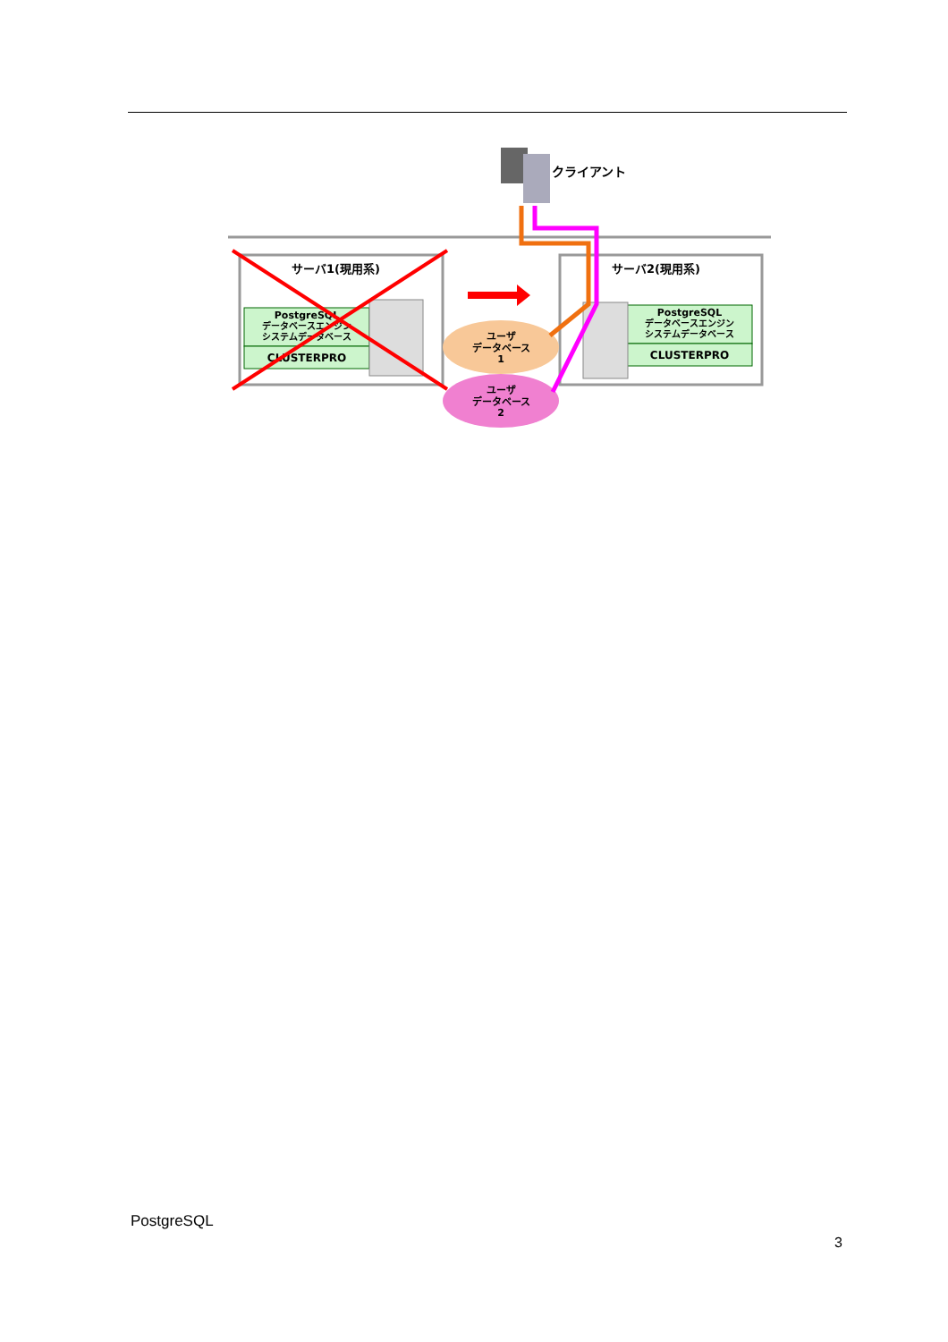サーバ1(現用系)
サーバ2(現用系)
PostgreSQL
データベースエンジン
システムデータベース
CLUSTERPRO
PostgreSQL
データベースエンジン
システムデータベース
CLUSTERPRO
ユーザ
データベース
1
ユーザ
データベース
2
クライアント
PostgreSQL
3